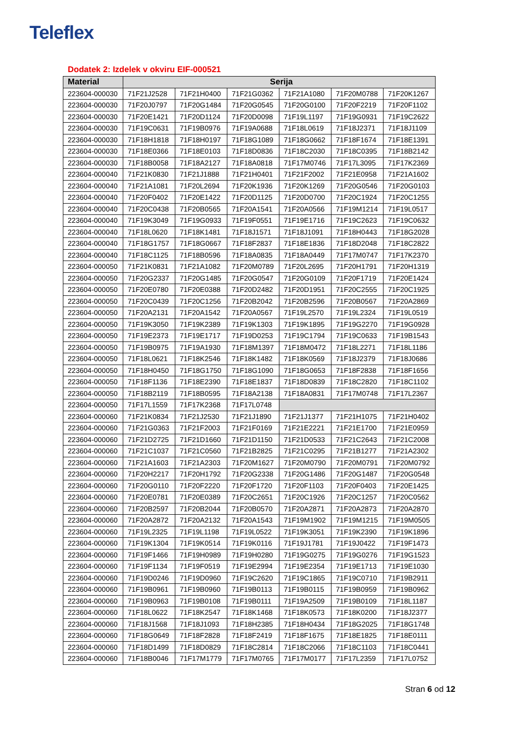Teleflex
Dodatek 2: Izdelek v okviru EIF-000521
| Material | Serija | | | | | |
| --- | --- | --- | --- | --- | --- | --- |
| 223604-000030 | 71F21J2528 | 71F21H0400 | 71F21G0362 | 71F21A1080 | 71F20M0788 | 71F20K1267 |
| 223604-000030 | 71F20J0797 | 71F20G1484 | 71F20G0545 | 71F20G0100 | 71F20F2219 | 71F20F1102 |
| 223604-000030 | 71F20E1421 | 71F20D1124 | 71F20D0098 | 71F19L1197 | 71F19G0931 | 71F19C2622 |
| 223604-000030 | 71F19C0631 | 71F19B0976 | 71F19A0688 | 71F18L0619 | 71F18J2371 | 71F18J1109 |
| 223604-000030 | 71F18H1818 | 71F18H0197 | 71F18G1089 | 71F18G0662 | 71F18F1674 | 71F18E1391 |
| 223604-000030 | 71F18E0366 | 71F18E0103 | 71F18D0836 | 71F18C2030 | 71F18C0395 | 71F18B2142 |
| 223604-000030 | 71F18B0058 | 71F18A2127 | 71F18A0818 | 71F17M0746 | 71F17L3095 | 71F17K2369 |
| 223604-000040 | 71F21K0830 | 71F21J1888 | 71F21H0401 | 71F21F2002 | 71F21E0958 | 71F21A1602 |
| 223604-000040 | 71F21A1081 | 71F20L2694 | 71F20K1936 | 71F20K1269 | 71F20G0546 | 71F20G0103 |
| 223604-000040 | 71F20F0402 | 71F20E1422 | 71F20D1125 | 71F20D0700 | 71F20C1924 | 71F20C1255 |
| 223604-000040 | 71F20C0438 | 71F20B0565 | 71F20A1541 | 71F20A0566 | 71F19M1214 | 71F19L0517 |
| 223604-000040 | 71F19K3049 | 71F19G0933 | 71F19F0551 | 71F19E1716 | 71F19C2623 | 71F19C0632 |
| 223604-000040 | 71F18L0620 | 71F18K1481 | 71F18J1571 | 71F18J1091 | 71F18H0443 | 71F18G2028 |
| 223604-000040 | 71F18G1757 | 71F18G0667 | 71F18F2837 | 71F18E1836 | 71F18D2048 | 71F18C2822 |
| 223604-000040 | 71F18C1125 | 71F18B0596 | 71F18A0835 | 71F18A0449 | 71F17M0747 | 71F17K2370 |
| 223604-000050 | 71F21K0831 | 71F21A1082 | 71F20M0789 | 71F20L2695 | 71F20H1791 | 71F20H1319 |
| 223604-000050 | 71F20G2337 | 71F20G1485 | 71F20G0547 | 71F20G0109 | 71F20F1719 | 71F20E1424 |
| 223604-000050 | 71F20E0780 | 71F20E0388 | 71F20D2482 | 71F20D1951 | 71F20C2555 | 71F20C1925 |
| 223604-000050 | 71F20C0439 | 71F20C1256 | 71F20B2042 | 71F20B2596 | 71F20B0567 | 71F20A2869 |
| 223604-000050 | 71F20A2131 | 71F20A1542 | 71F20A0567 | 71F19L2570 | 71F19L2324 | 71F19L0519 |
| 223604-000050 | 71F19K3050 | 71F19K2389 | 71F19K1303 | 71F19K1895 | 71F19G2270 | 71F19G0928 |
| 223604-000050 | 71F19E2373 | 71F19E1717 | 71F19D0253 | 71F19C1794 | 71F19C0633 | 71F19B1543 |
| 223604-000050 | 71F19B0975 | 71F19A1930 | 71F18M1397 | 71F18M0472 | 71F18L2271 | 71F18L1186 |
| 223604-000050 | 71F18L0621 | 71F18K2546 | 71F18K1482 | 71F18K0569 | 71F18J2379 | 71F18J0686 |
| 223604-000050 | 71F18H0450 | 71F18G1750 | 71F18G1090 | 71F18G0653 | 71F18F2838 | 71F18F1656 |
| 223604-000050 | 71F18F1136 | 71F18E2390 | 71F18E1837 | 71F18D0839 | 71F18C2820 | 71F18C1102 |
| 223604-000050 | 71F18B2119 | 71F18B0595 | 71F18A2138 | 71F18A0831 | 71F17M0748 | 71F17L2367 |
| 223604-000050 | 71F17L1559 | 71F17K2368 | 71F17L0748 | | | |
| 223604-000060 | 71F21K0834 | 71F21J2530 | 71F21J1890 | 71F21J1377 | 71F21H1075 | 71F21H0402 |
| 223604-000060 | 71F21G0363 | 71F21F2003 | 71F21F0169 | 71F21E2221 | 71F21E1700 | 71F21E0959 |
| 223604-000060 | 71F21D2725 | 71F21D1660 | 71F21D1150 | 71F21D0533 | 71F21C2643 | 71F21C2008 |
| 223604-000060 | 71F21C1037 | 71F21C0560 | 71F21B2825 | 71F21C0295 | 71F21B1277 | 71F21A2302 |
| 223604-000060 | 71F21A1603 | 71F21A2303 | 71F20M1627 | 71F20M0790 | 71F20M0791 | 71F20M0792 |
| 223604-000060 | 71F20H2217 | 71F20H1792 | 71F20G2338 | 71F20G1486 | 71F20G1487 | 71F20G0548 |
| 223604-000060 | 71F20G0110 | 71F20F2220 | 71F20F1720 | 71F20F1103 | 71F20F0403 | 71F20E1425 |
| 223604-000060 | 71F20E0781 | 71F20E0389 | 71F20C2651 | 71F20C1926 | 71F20C1257 | 71F20C0562 |
| 223604-000060 | 71F20B2597 | 71F20B2044 | 71F20B0570 | 71F20A2871 | 71F20A2873 | 71F20A2870 |
| 223604-000060 | 71F20A2872 | 71F20A2132 | 71F20A1543 | 71F19M1902 | 71F19M1215 | 71F19M0505 |
| 223604-000060 | 71F19L2325 | 71F19L1198 | 71F19L0522 | 71F19K3051 | 71F19K2390 | 71F19K1896 |
| 223604-000060 | 71F19K1304 | 71F19K0514 | 71F19K0116 | 71F19J1781 | 71F19J0422 | 71F19F1473 |
| 223604-000060 | 71F19F1466 | 71F19H0989 | 71F19H0280 | 71F19G0275 | 71F19G0276 | 71F19G1523 |
| 223604-000060 | 71F19F1134 | 71F19F0519 | 71F19E2994 | 71F19E2354 | 71F19E1713 | 71F19E1030 |
| 223604-000060 | 71F19D0246 | 71F19D0960 | 71F19C2620 | 71F19C1865 | 71F19C0710 | 71F19B2911 |
| 223604-000060 | 71F19B0961 | 71F19B0960 | 71F19B0113 | 71F19B0115 | 71F19B0959 | 71F19B0962 |
| 223604-000060 | 71F19B0963 | 71F19B0108 | 71F19B0111 | 71F19A2509 | 71F19B0109 | 71F18L1187 |
| 223604-000060 | 71F18L0622 | 71F18K2547 | 71F18K1468 | 71F18K0573 | 71F18K0200 | 71F18J2377 |
| 223604-000060 | 71F18J1568 | 71F18J1093 | 71F18H2385 | 71F18H0434 | 71F18G2025 | 71F18G1748 |
| 223604-000060 | 71F18G0649 | 71F18F2828 | 71F18F2419 | 71F18F1675 | 71F18E1825 | 71F18E0111 |
| 223604-000060 | 71F18D1499 | 71F18D0829 | 71F18C2814 | 71F18C2066 | 71F18C1103 | 71F18C0441 |
| 223604-000060 | 71F18B0046 | 71F17M1779 | 71F17M0765 | 71F17M0177 | 71F17L2359 | 71F17L0752 |
Stran 6 od 12